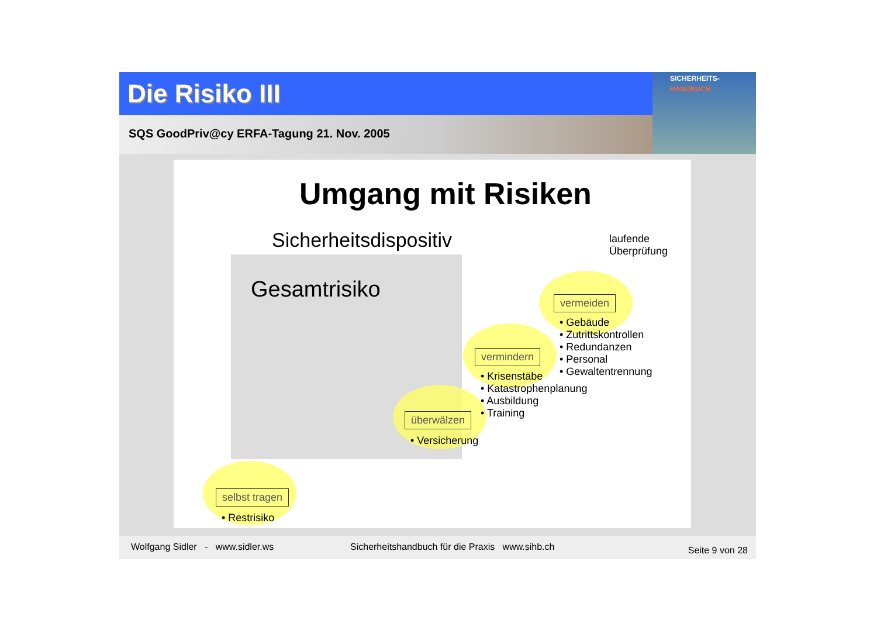Die Risiko III
SQS GoodPriv@cy ERFA-Tagung 21. Nov. 2005
SICHERHEITS-
HANDBUCH
Umgang mit Risiken
Sicherheitsdispositiv
laufende
Überprüfung
Gesamtrisiko vermeiden
• Gebäude
• Zutrittskontrollen
• Redundanzen
• Personal
• Gewaltentrennung
vermindern
• Krisenstäbe
• Katastrophenplanung
• Ausbildung
• Training
überwälzen
• Versicherung
selbst tragen
• Restrisiko
Wolfgang Sidler - www.sidler.ws Sicherheitshandbuch für die Praxis www.sihb.ch Seite 9 von 28